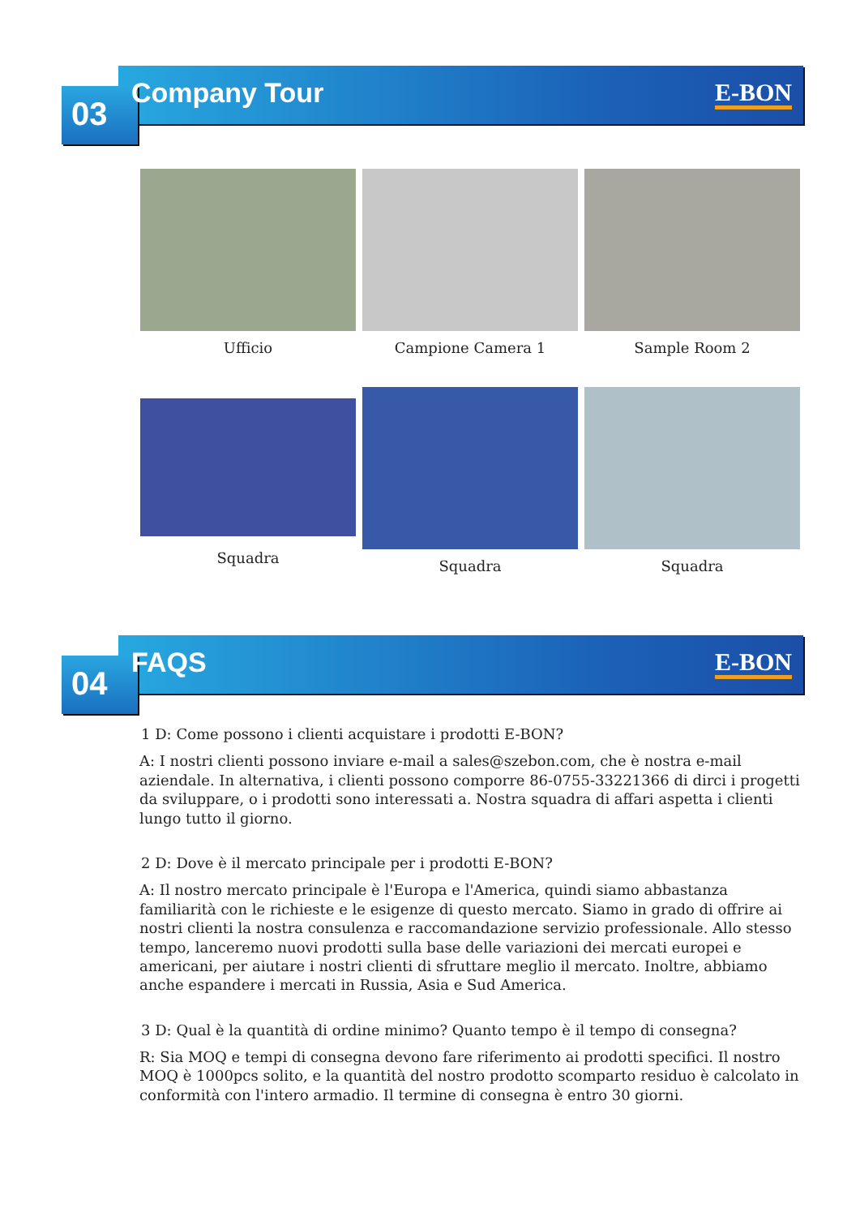03 Company Tour E-BON
Ufficio
Campione Camera 1
Sample Room 2
Squadra
Squadra
Squadra
04 FAQS E-BON
1 D: Come possono i clienti acquistare i prodotti E-BON?
A: I nostri clienti possono inviare e-mail a sales@szebon.com, che è nostra e-mail aziendale. In alternativa, i clienti possono comporre 86-0755-33221366 di dirci i progetti da sviluppare, o i prodotti sono interessati a. Nostra squadra di affari aspetta i clienti lungo tutto il giorno.
2 D: Dove è il mercato principale per i prodotti E-BON?
A: Il nostro mercato principale è l'Europa e l'America, quindi siamo abbastanza familiarità con le richieste e le esigenze di questo mercato. Siamo in grado di offrire ai nostri clienti la nostra consulenza e raccomandazione servizio professionale. Allo stesso tempo, lanceremo nuovi prodotti sulla base delle variazioni dei mercati europei e americani, per aiutare i nostri clienti di sfruttare meglio il mercato. Inoltre, abbiamo anche espandere i mercati in Russia, Asia e Sud America.
3 D: Qual è la quantità di ordine minimo? Quanto tempo è il tempo di consegna?
R: Sia MOQ e tempi di consegna devono fare riferimento ai prodotti specifici. Il nostro MOQ è 1000pcs solito, e la quantità del nostro prodotto scomparto residuo è calcolato in conformità con l'intero armadio. Il termine di consegna è entro 30 giorni.